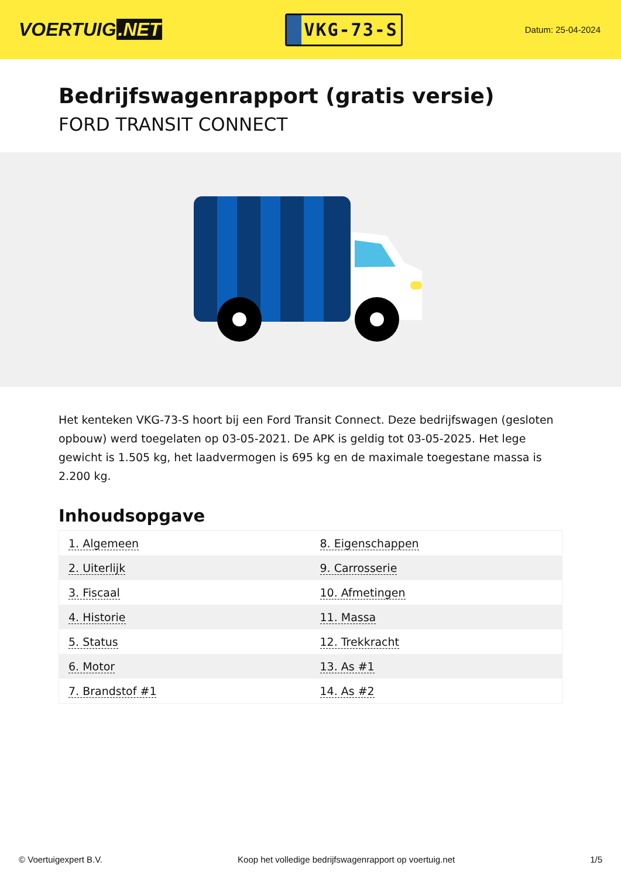VOERTUIG.NET
VKG-73-S
Datum: 25-04-2024
Bedrijfswagenrapport (gratis versie)
FORD TRANSIT CONNECT
Het kenteken VKG-73-S hoort bij een Ford Transit Connect. Deze bedrijfswagen (gesloten opbouw) werd toegelaten op 03-05-2021. De APK is geldig tot 03-05-2025. Het lege gewicht is 1.505 kg, het laadvermogen is 695 kg en de maximale toegestane massa is 2.200 kg.
Inhoudsopgave
| 1. Algemeen | 8. Eigenschappen |
| 2. Uiterlijk | 9. Carrosserie |
| 3. Fiscaal | 10. Afmetingen |
| 4. Historie | 11. Massa |
| 5. Status | 12. Trekkracht |
| 6. Motor | 13. As #1 |
| 7. Brandstof #1 | 14. As #2 |
© Voertuigexpert B.V. Koop het volledige bedrijfswagenrapport op voertuig.net 1/5